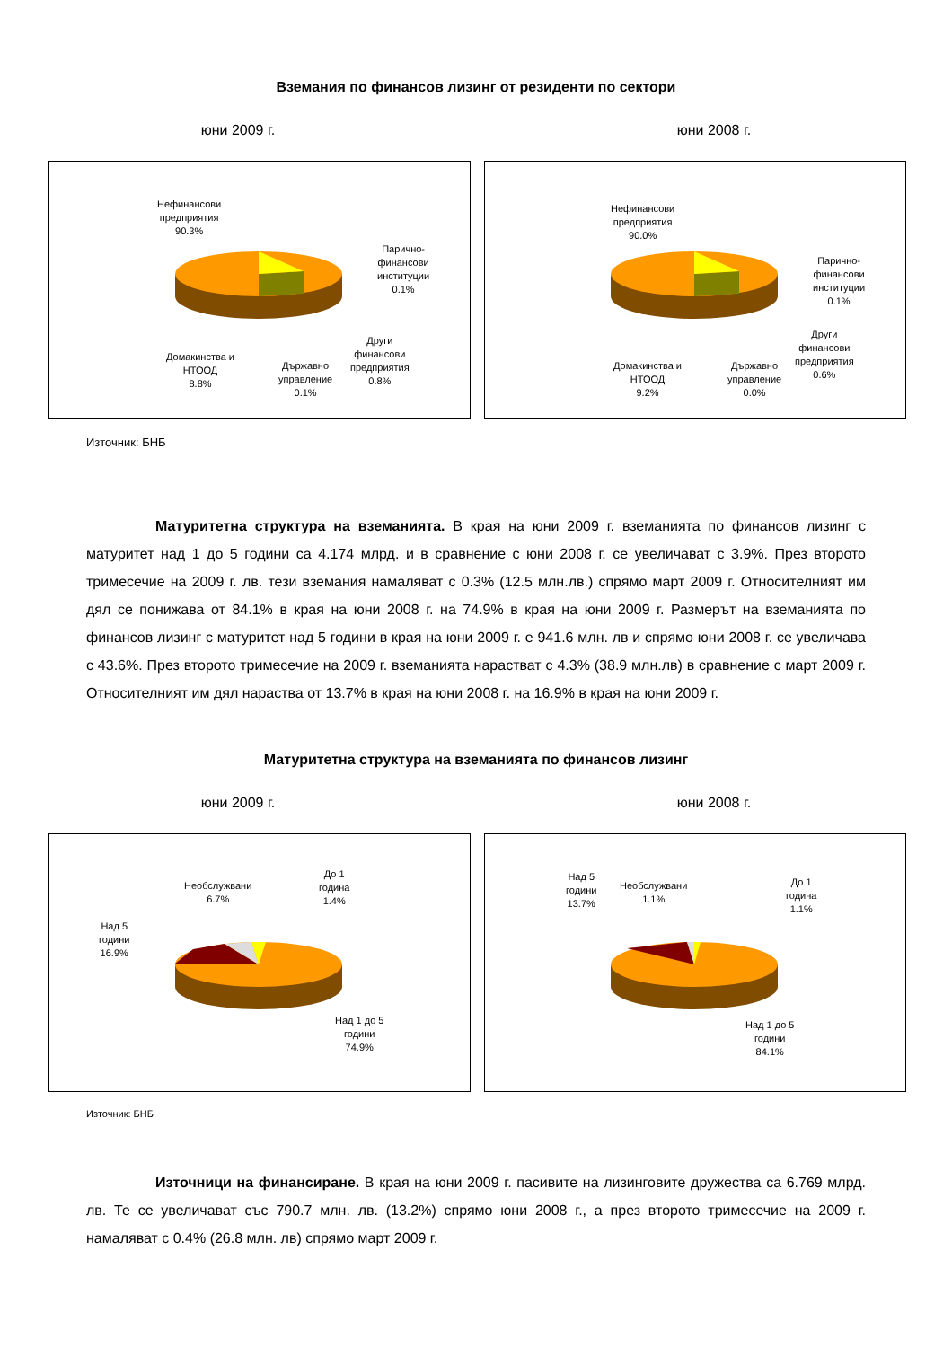Вземания по финансов лизинг от резиденти по сектори
юни 2009 г. юни 2008 г.
Нефинансови
предприятия
90.3%
Парично-
финансови
институции
0.1%
Други
финансови
предприятия
0.8%
Държавно
управление
0.1%
Домакинства и
НТООД
8.8%
Нефинансови
предприятия
90.0%
Парично-
финансови
институции
0.1%
Други
финансови
предприятия
0.6%
Държавно
управление
0.0%
Домакинства и
НТООД
9.2%
Източник: БНБ
Матуритетна структура на вземанията. В края на юни 2009 г. вземанията по финансов лизинг с матуритет над 1 до 5 години са 4.174 млрд. и в сравнение с юни 2008 г. се увеличават с 3.9%. През второто тримесечие на 2009 г. лв. тези вземания намаляват с 0.3% (12.5 млн.лв.) спрямо март 2009 г. Относителният им дял се понижава от 84.1% в края на юни 2008 г. на 74.9% в края на юни 2009 г. Размерът на вземанията по финансов лизинг с матуритет над 5 години в края на юни 2009 г. е 941.6 млн. лв и спрямо юни 2008 г. се увеличава с 43.6%. През второто тримесечие на 2009 г. вземанията нарастват с 4.3% (38.9 млн.лв) в сравнение с март 2009 г. Относителният им дял нараства от 13.7% в края на юни 2008 г. на 16.9% в края на юни 2009 г.
Матуритетна структура на вземанията по финансов лизинг
юни 2009 г. юни 2008 г.
Необслужвани
6.7%
До 1
година
1.4%
Над 5
години
16.9%
Над 1 до 5
години
74.9%
Необслужвани
1.1%
До 1
година
1.1%
Над 5
години
13.7%
Над 1 до 5
години
84.1%
Източник: БНБ
Източници на финансиране. В края на юни 2009 г. пасивите на лизинговите дружества са 6.769 млрд. лв. Те се увеличават със 790.7 млн. лв. (13.2%) спрямо юни 2008 г., а през второто тримесечие на 2009 г. намаляват с 0.4% (26.8 млн. лв) спрямо март 2009 г.